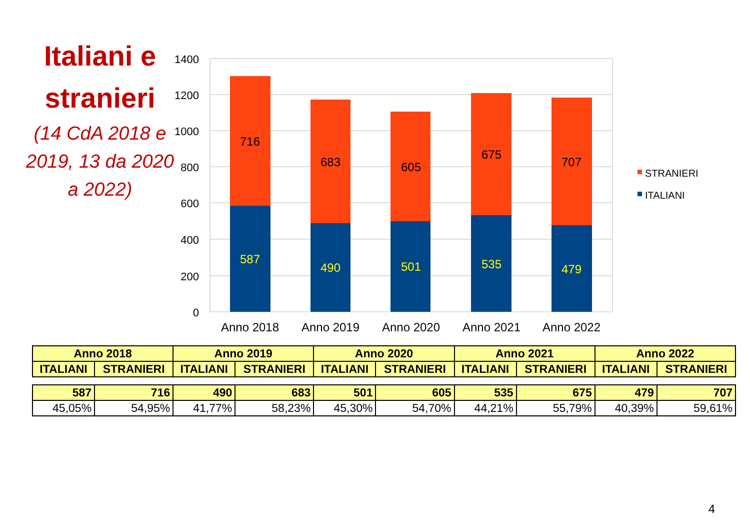Italiani e stranieri
(14 CdA 2018 e 2019, 13 da 2020 a 2022)
1400
1200
1000
800
600
400
200
0
716
683
605
675
707
587
490
501
535
479
Anno 2018
Anno 2019
Anno 2020
Anno 2021
Anno 2022
STRANIERI
ITALIANI
| Anno 2018 | | Anno 2019 | | Anno 2020 | | Anno 2021 | | Anno 2022 | |
| --- | --- | --- | --- | --- | --- | --- | --- | --- | --- |
| ITALIANI | STRANIERI | ITALIANI | STRANIERI | ITALIANI | STRANIERI | ITALIANI | STRANIERI | ITALIANI | STRANIERI |
| 587 | 716 | 490 | 683 | 501 | 605 | 535 | 675 | 479 | 707 |
| 45,05% | 54,95% | 41,77% | 58,23% | 45,30% | 54,70% | 44,21% | 55,79% | 40,39% | 59,61% |
4